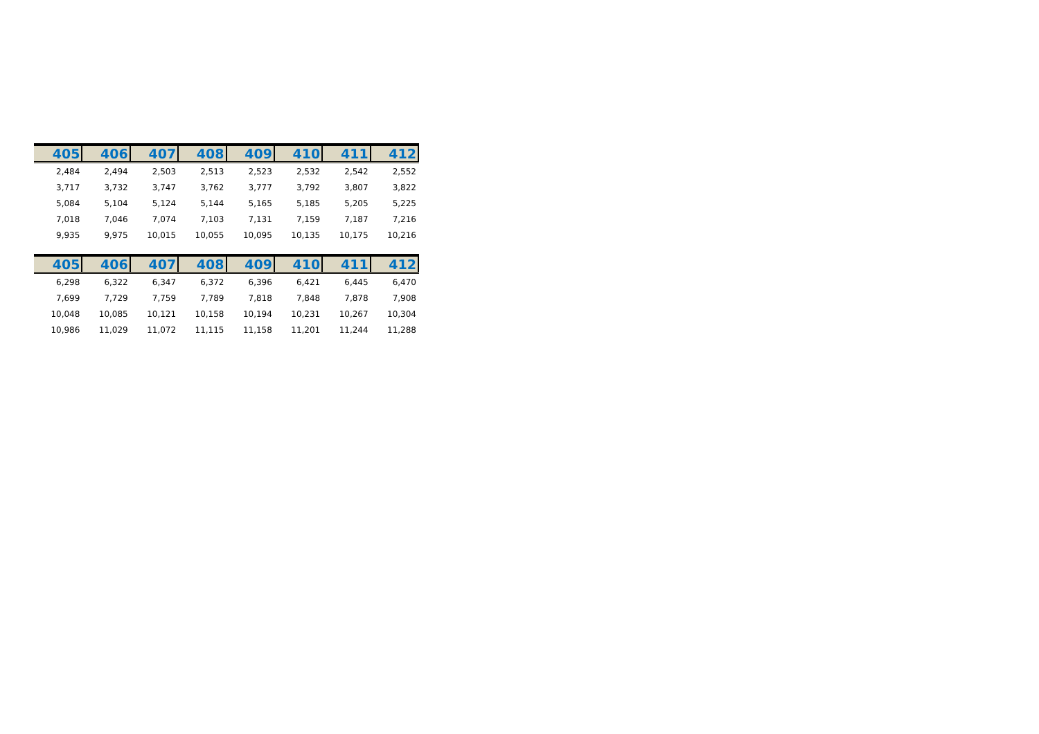| 405 | 406 | 407 | 408 | 409 | 410 | 411 | 412 |
| --- | --- | --- | --- | --- | --- | --- | --- |
| 2,484 | 2,494 | 2,503 | 2,513 | 2,523 | 2,532 | 2,542 | 2,552 |
| 3,717 | 3,732 | 3,747 | 3,762 | 3,777 | 3,792 | 3,807 | 3,822 |
| 5,084 | 5,104 | 5,124 | 5,144 | 5,165 | 5,185 | 5,205 | 5,225 |
| 7,018 | 7,046 | 7,074 | 7,103 | 7,131 | 7,159 | 7,187 | 7,216 |
| 9,935 | 9,975 | 10,015 | 10,055 | 10,095 | 10,135 | 10,175 | 10,216 |
| 405 | 406 | 407 | 408 | 409 | 410 | 411 | 412 |
| --- | --- | --- | --- | --- | --- | --- | --- |
| 6,298 | 6,322 | 6,347 | 6,372 | 6,396 | 6,421 | 6,445 | 6,470 |
| 7,699 | 7,729 | 7,759 | 7,789 | 7,818 | 7,848 | 7,878 | 7,908 |
| 10,048 | 10,085 | 10,121 | 10,158 | 10,194 | 10,231 | 10,267 | 10,304 |
| 10,986 | 11,029 | 11,072 | 11,115 | 11,158 | 11,201 | 11,244 | 11,288 |